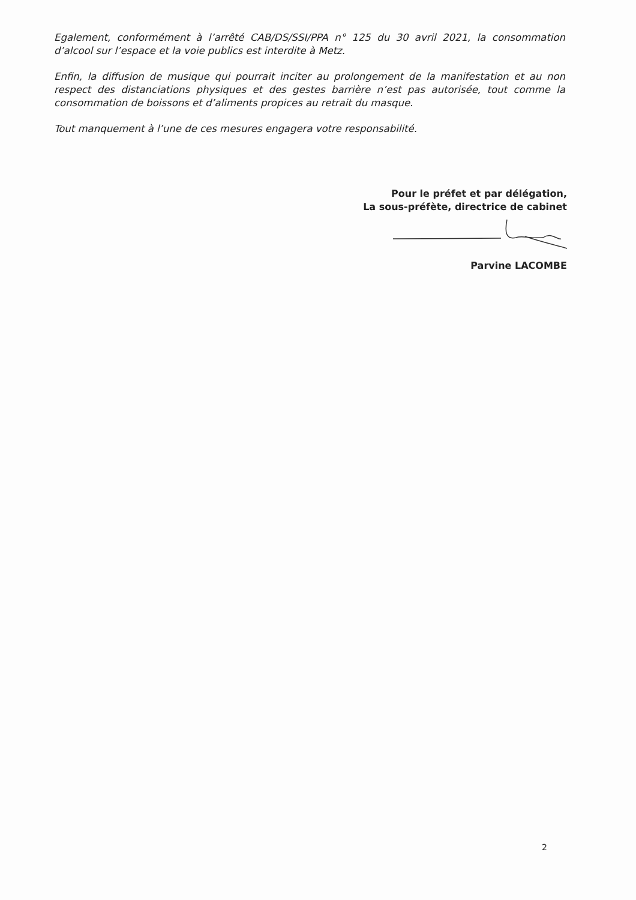Egalement, conformément à l’arrêté CAB/DS/SSI/PPA n° 125 du 30 avril 2021, la consommation d’alcool sur l’espace et la voie publics est interdite à Metz.
Enfin, la diffusion de musique qui pourrait inciter au prolongement de la manifestation et au non respect des distanciations physiques et des gestes barrière n’est pas autorisée, tout comme la consommation de boissons et d’aliments propices au retrait du masque.
Tout manquement à l’une de ces mesures engagera votre responsabilité.
Pour le préfet et par délégation,
La sous-préfète, directrice de cabinet
Parvine LACOMBE
2